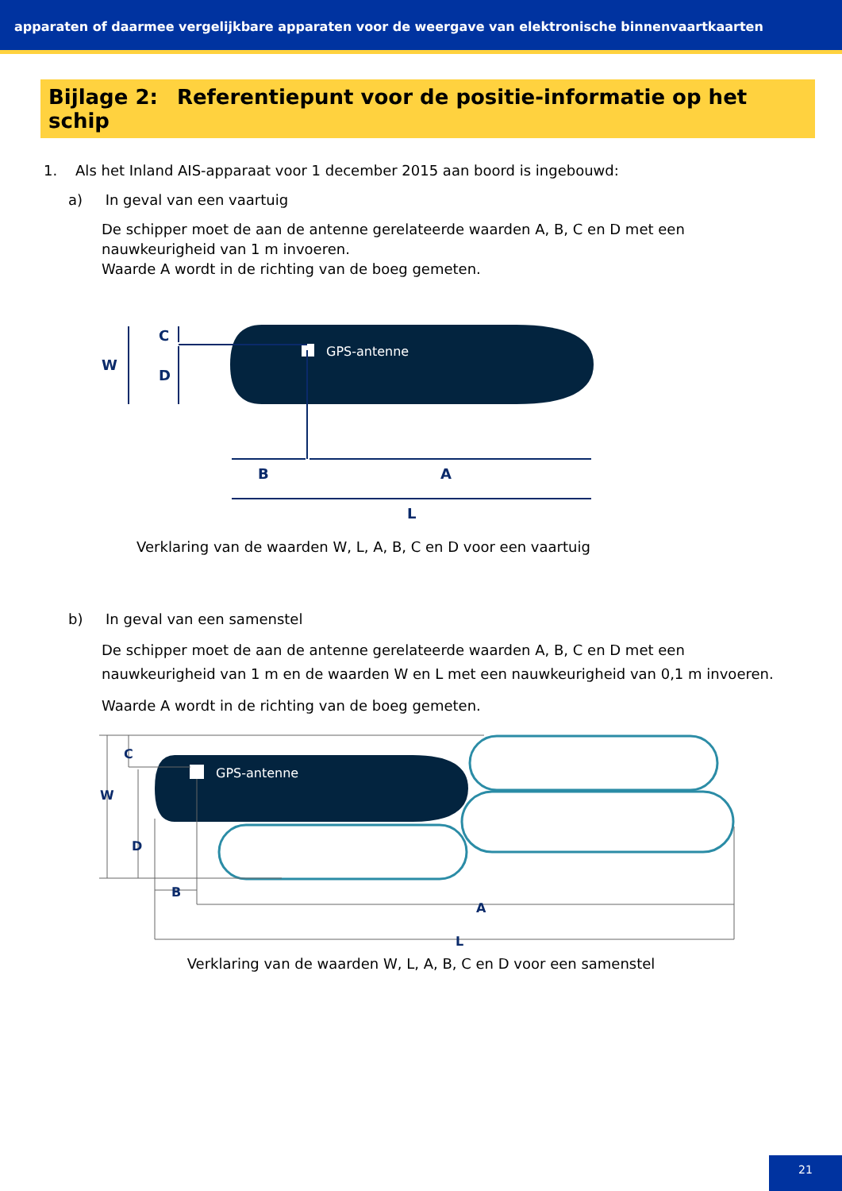apparaten of daarmee vergelijkbare apparaten voor de weergave van elektronische binnenvaartkaarten
Bijlage 2: Referentiepunt voor de positie-informatie op het schip
1. Als het Inland AIS-apparaat voor 1 december 2015 aan boord is ingebouwd:
a) In geval van een vaartuig
De schipper moet de aan de antenne gerelateerde waarden A, B, C en D met een nauwkeurigheid van 1 m invoeren.
Waarde A wordt in de richting van de boeg gemeten.
GPS-antenne
W
C
D
B
A
L
Verklaring van de waarden W, L, A, B, C en D voor een vaartuig
b) In geval van een samenstel
De schipper moet de aan de antenne gerelateerde waarden A, B, C en D met een nauwkeurigheid van 1 m en de waarden W en L met een nauwkeurigheid van 0,1 m invoeren.
Waarde A wordt in de richting van de boeg gemeten.
GPS-antenne
W
C
D
B
A
L
Verklaring van de waarden W, L, A, B, C en D voor een samenstel
21